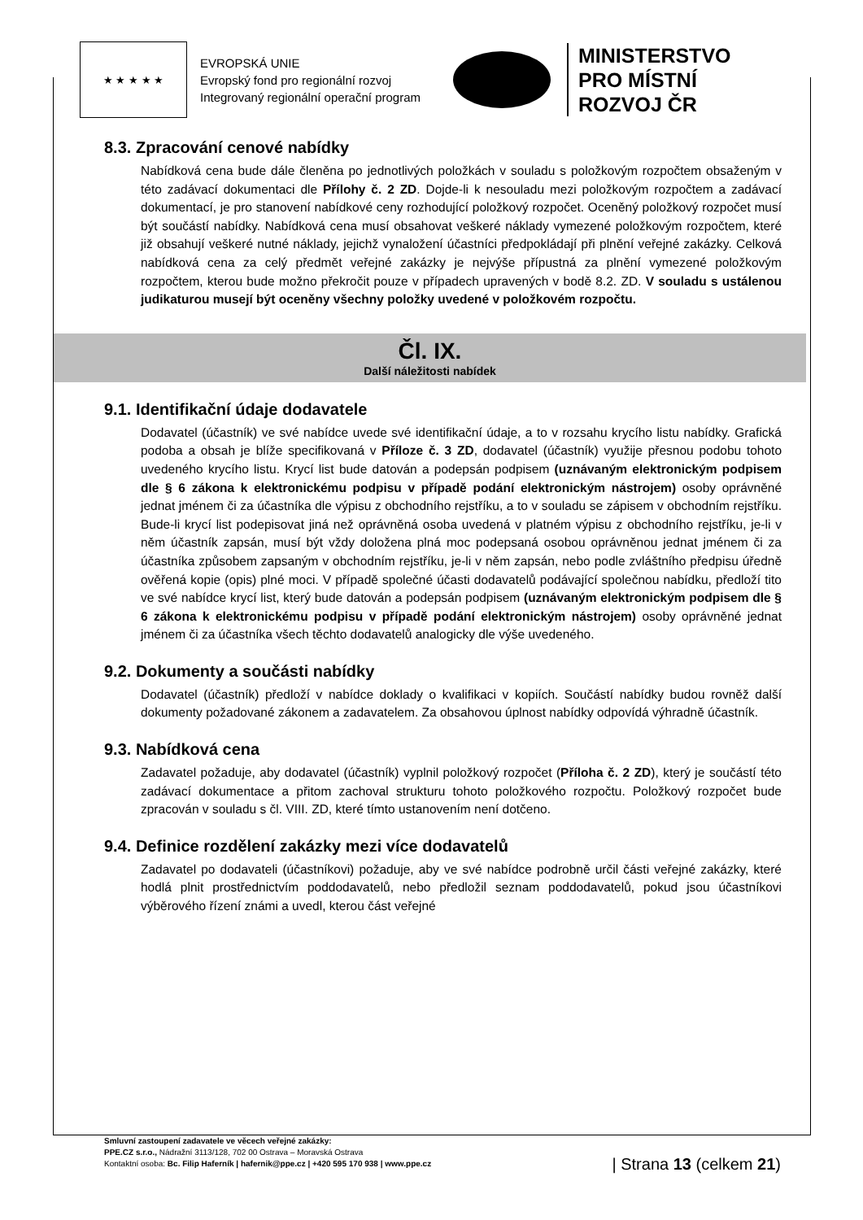★ ★ ★ ★ ★
EVROPSKÁ UNIE
Evropský fond pro regionální rozvoj
Integrovaný regionální operační program
MINISTERSTVO
PRO MÍSTNÍ
ROZVOJ ČR
8.3. Zpracování cenové nabídky
Nabídková cena bude dále členěna po jednotlivých položkách v souladu s položkovým rozpočtem obsaženým v této zadávací dokumentaci dle Přílohy č. 2 ZD. Dojde-li k nesouladu mezi položkovým rozpočtem a zadávací dokumentací, je pro stanovení nabídkové ceny rozhodující položkový rozpočet. Oceněný položkový rozpočet musí být součástí nabídky. Nabídková cena musí obsahovat veškeré náklady vymezené položkovým rozpočtem, které již obsahují veškeré nutné náklady, jejichž vynaložení účastníci předpokládají při plnění veřejné zakázky. Celková nabídková cena za celý předmět veřejné zakázky je nejvýše přípustná za plnění vymezené položkovým rozpočtem, kterou bude možno překročit pouze v případech upravených v bodě 8.2. ZD. V souladu s ustálenou judikaturou musejí být oceněny všechny položky uvedené v položkovém rozpočtu.
Čl. IX.
Další náležitosti nabídek
9.1. Identifikační údaje dodavatele
Dodavatel (účastník) ve své nabídce uvede své identifikační údaje, a to v rozsahu krycího listu nabídky. Grafická podoba a obsah je blíže specifikovaná v Příloze č. 3 ZD, dodavatel (účastník) využije přesnou podobu tohoto uvedeného krycího listu. Krycí list bude datován a podepsán podpisem (uznávaným elektronickým podpisem dle § 6 zákona k elektronickému podpisu v případě podání elektronickým nástrojem) osoby oprávněné jednat jménem či za účastníka dle výpisu z obchodního rejstříku, a to v souladu se zápisem v obchodním rejstříku. Bude-li krycí list podepisovat jiná než oprávněná osoba uvedená v platném výpisu z obchodního rejstříku, je-li v něm účastník zapsán, musí být vždy doložena plná moc podepsaná osobou oprávněnou jednat jménem či za účastníka způsobem zapsaným v obchodním rejstříku, je-li v něm zapsán, nebo podle zvláštního předpisu úředně ověřená kopie (opis) plné moci. V případě společné účasti dodavatelů podávající společnou nabídku, předloží tito ve své nabídce krycí list, který bude datován a podepsán podpisem (uznávaným elektronickým podpisem dle § 6 zákona k elektronickému podpisu v případě podání elektronickým nástrojem) osoby oprávněné jednat jménem či za účastníka všech těchto dodavatelů analogicky dle výše uvedeného.
9.2. Dokumenty a součásti nabídky
Dodavatel (účastník) předloží v nabídce doklady o kvalifikaci v kopiích. Součástí nabídky budou rovněž další dokumenty požadované zákonem a zadavatelem. Za obsahovou úplnost nabídky odpovídá výhradně účastník.
9.3. Nabídková cena
Zadavatel požaduje, aby dodavatel (účastník) vyplnil položkový rozpočet (Příloha č. 2 ZD), který je součástí této zadávací dokumentace a přitom zachoval strukturu tohoto položkového rozpočtu. Položkový rozpočet bude zpracován v souladu s čl. VIII. ZD, které tímto ustanovením není dotčeno.
9.4. Definice rozdělení zakázky mezi více dodavatelů
Zadavatel po dodavateli (účastníkovi) požaduje, aby ve své nabídce podrobně určil části veřejné zakázky, které hodlá plnit prostřednictvím poddodavatelů, nebo předložil seznam poddodavatelů, pokud jsou účastníkovi výběrového řízení známi a uvedl, kterou část veřejné
Smluvní zastoupení zadavatele ve věcech veřejné zakázky:
PPE.CZ s.r.o., Nádražní 3113/128, 702 00 Ostrava – Moravská Ostrava
Kontaktní osoba: Bc. Filip Haferník | hafernik@ppe.cz | +420 595 170 938 | www.ppe.cz
| Strana 13 (celkem 21)